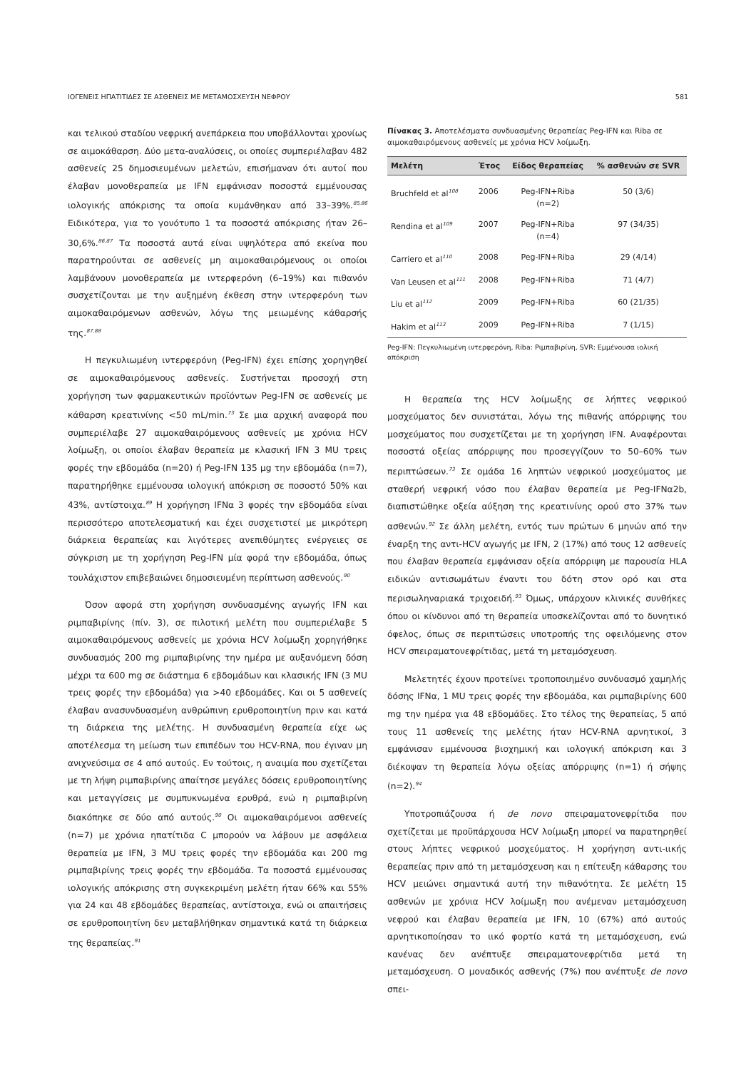ΙΟΓΕΝΕΙΣ ΗΠΑΤΙΤΙΔΕΣ ΣΕ ΑΣΘΕΝΕΙΣ ΜΕ ΜΕΤΑΜΟΣΧΕΥΣΗ ΝΕΦΡΟΥ 581
και τελικού σταδίου νεφρική ανεπάρκεια που υποβάλλονται χρονίως σε αιμοκάθαρση. Δύο μετα-αναλύσεις, οι οποίες συμπεριέλαβαν 482 ασθενείς 25 δημοσιευμένων μελετών, επισήμαναν ότι αυτοί που έλαβαν μονοθεραπεία με IFN εμφάνισαν ποσοστά εμμένουσας ιολογικής απόκρισης τα οποία κυμάνθηκαν από 33–39%.<sup>85,86</sup> Ειδικότερα, για το γονότυπο 1 τα ποσοστά απόκρισης ήταν 26–30,6%.<sup>86,87</sup> Τα ποσοστά αυτά είναι υψηλότερα από εκείνα που παρατηρούνται σε ασθενείς μη αιμοκαθαιρόμενους οι οποίοι λαμβάνουν μονοθεραπεία με ιντερφερόνη (6–19%) και πιθανόν συσχετίζονται με την αυξημένη έκθεση στην ιντερφερόνη των αιμοκαθαιρόμενων ασθενών, λόγω της μειωμένης κάθαρσής της.<sup>87,88</sup>
Η πεγκυλιωμένη ιντερφερόνη (Peg-IFN) έχει επίσης χορηγηθεί σε αιμοκαθαιρόμενους ασθενείς. Συστήνεται προσοχή στη χορήγηση των φαρμακευτικών προϊόντων Peg-IFN σε ασθενείς με κάθαρση κρεατινίνης <50 mL/min.<sup>73</sup> Σε μια αρχική αναφορά που συμπεριέλαβε 27 αιμοκαθαιρόμενους ασθενείς με χρόνια HCV λοίμωξη, οι οποίοι έλαβαν θεραπεία με κλασική IFN 3 MU τρεις φορές την εβδομάδα (n=20) ή Peg-IFN 135 μg την εβδομάδα (n=7), παρατηρήθηκε εμμένουσα ιολογική απόκριση σε ποσοστό 50% και 43%, αντίστοιχα.<sup>89</sup> Η χορήγηση IFNα 3 φορές την εβδομάδα είναι περισσότερο αποτελεσματική και έχει συσχετιστεί με μικρότερη διάρκεια θεραπείας και λιγότερες ανεπιθύμητες ενέργειες σε σύγκριση με τη χορήγηση Peg-IFN μία φορά την εβδομάδα, όπως τουλάχιστον επιβεβαιώνει δημοσιευμένη περίπτωση ασθενούς.<sup>90</sup>
Όσον αφορά στη χορήγηση συνδυασμένης αγωγής IFN και ριμπαβιρίνης (πίν. 3), σε πιλοτική μελέτη που συμπεριέλαβε 5 αιμοκαθαιρόμενους ασθενείς με χρόνια HCV λοίμωξη χορηγήθηκε συνδυασμός 200 mg ριμπαβιρίνης την ημέρα με αυξανόμενη δόση μέχρι τα 600 mg σε διάστημα 6 εβδομάδων και κλασικής IFN (3 MU τρεις φορές την εβδομάδα) για >40 εβδομάδες. Και οι 5 ασθενείς έλαβαν ανασυνδυασμένη ανθρώπινη ερυθροποιητίνη πριν και κατά τη διάρκεια της μελέτης. Η συνδυασμένη θεραπεία είχε ως αποτέλεσμα τη μείωση των επιπέδων του HCV-RNA, που έγιναν μη ανιχνεύσιμα σε 4 από αυτούς. Εν τούτοις, η αναιμία που σχετίζεται με τη λήψη ριμπαβιρίνης απαίτησε μεγάλες δόσεις ερυθροποιητίνης και μεταγγίσεις με συμπυκνωμένα ερυθρά, ενώ η ριμπαβιρίνη διακόπηκε σε δύο από αυτούς.<sup>90</sup> Οι αιμοκαθαιρόμενοι ασθενείς (n=7) με χρόνια ηπατίτιδα C μπορούν να λάβουν με ασφάλεια θεραπεία με IFN, 3 MU τρεις φορές την εβδομάδα και 200 mg ριμπαβιρίνης τρεις φορές την εβδομάδα. Τα ποσοστά εμμένουσας ιολογικής απόκρισης στη συγκεκριμένη μελέτη ήταν 66% και 55% για 24 και 48 εβδομάδες θεραπείας, αντίστοιχα, ενώ οι απαιτήσεις σε ερυθροποιητίνη δεν μεταβλήθηκαν σημαντικά κατά τη διάρκεια της θεραπείας.<sup>91</sup>
Πίνακας 3. Αποτελέσματα συνδυασμένης θεραπείας Peg-IFN και Riba σε αιμοκαθαιρόμενους ασθενείς με χρόνια HCV λοίμωξη.
| Μελέτη | Έτος | Είδος θεραπείας | % ασθενών σε SVR |
| --- | --- | --- | --- |
| Bruchfeld et al<sup>108</sup> | 2006 | Peg-IFN+Riba (n=2) | 50 (3/6) |
| Rendina et al<sup>109</sup> | 2007 | Peg-IFN+Riba (n=4) | 97 (34/35) |
| Carriero et al<sup>110</sup> | 2008 | Peg-IFN+Riba | 29 (4/14) |
| Van Leusen et al<sup>111</sup> | 2008 | Peg-IFN+Riba | 71 (4/7) |
| Liu et al<sup>112</sup> | 2009 | Peg-IFN+Riba | 60 (21/35) |
| Hakim et al<sup>113</sup> | 2009 | Peg-IFN+Riba | 7 (1/15) |
Peg-IFN: Πεγκυλιωμένη ιντερφερόνη, Riba: Ριμπαβιρίνη, SVR: Εμμένουσα ιολική απόκριση
Η θεραπεία της HCV λοίμωξης σε λήπτες νεφρικού μοσχεύματος δεν συνιστάται, λόγω της πιθανής απόρριψης του μοσχεύματος που συσχετίζεται με τη χορήγηση IFN. Αναφέρονται ποσοστά οξείας απόρριψης που προσεγγίζουν το 50–60% των περιπτώσεων.<sup>73</sup> Σε ομάδα 16 ληπτών νεφρικού μοσχεύματος με σταθερή νεφρική νόσο που έλαβαν θεραπεία με Peg-IFNα2b, διαπιστώθηκε οξεία αύξηση της κρεατινίνης ορού στο 37% των ασθενών.<sup>92</sup> Σε άλλη μελέτη, εντός των πρώτων 6 μηνών από την έναρξη της αντι-HCV αγωγής με IFN, 2 (17%) από τους 12 ασθενείς που έλαβαν θεραπεία εμφάνισαν οξεία απόρριψη με παρουσία HLA ειδικών αντισωμάτων έναντι του δότη στον ορό και στα περισωληναριακά τριχοειδή.<sup>93</sup> Όμως, υπάρχουν κλινικές συνθήκες όπου οι κίνδυνοι από τη θεραπεία υποσκελίζονται από το δυνητικό όφελος, όπως σε περιπτώσεις υποτροπής της οφειλόμενης στον HCV σπειραματονεφρίτιδας, μετά τη μεταμόσχευση.
Μελετητές έχουν προτείνει τροποποιημένο συνδυασμό χαμηλής δόσης IFNα, 1 MU τρεις φορές την εβδομάδα, και ριμπαβιρίνης 600 mg την ημέρα για 48 εβδομάδες. Στο τέλος της θεραπείας, 5 από τους 11 ασθενείς της μελέτης ήταν HCV-RNA αρνητικοί, 3 εμφάνισαν εμμένουσα βιοχημική και ιολογική απόκριση και 3 διέκοψαν τη θεραπεία λόγω οξείας απόρριψης (n=1) ή σήψης (n=2).<sup>94</sup>
Υποτροπιάζουσα ή de novo σπειραματονεφρίτιδα που σχετίζεται με προϋπάρχουσα HCV λοίμωξη μπορεί να παρατηρηθεί στους λήπτες νεφρικού μοσχεύματος. Η χορήγηση αντι-ιικής θεραπείας πριν από τη μεταμόσχευση και η επίτευξη κάθαρσης του HCV μειώνει σημαντικά αυτή την πιθανότητα. Σε μελέτη 15 ασθενών με χρόνια HCV λοίμωξη που ανέμεναν μεταμόσχευση νεφρού και έλαβαν θεραπεία με IFN, 10 (67%) από αυτούς αρνητικοποίησαν το ιικό φορτίο κατά τη μεταμόσχευση, ενώ κανένας δεν ανέπτυξε σπειραματονεφρίτιδα μετά τη μεταμόσχευση. Ο μοναδικός ασθενής (7%) που ανέπτυξε de novo σπει-